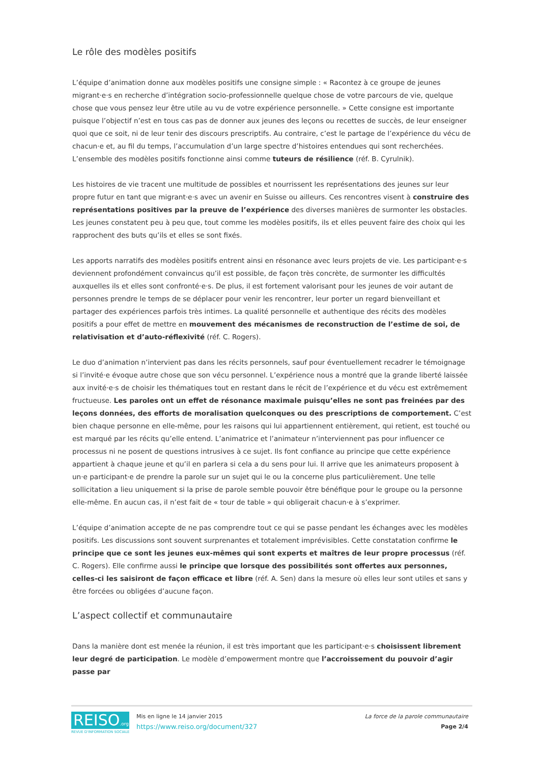Le rôle des modèles positifs
L’équipe d’animation donne aux modèles positifs une consigne simple : « Racontez à ce groupe de jeunes migrant·e·s en recherche d’intégration socio-professionnelle quelque chose de votre parcours de vie, quelque chose que vous pensez leur être utile au vu de votre expérience personnelle. » Cette consigne est importante puisque l’objectif n’est en tous cas pas de donner aux jeunes des leçons ou recettes de succès, de leur enseigner quoi que ce soit, ni de leur tenir des discours prescriptifs. Au contraire, c’est le partage de l’expérience du vécu de chacun·e et, au fil du temps, l’accumulation d’un large spectre d’histoires entendues qui sont recherchées. L’ensemble des modèles positifs fonctionne ainsi comme tuteurs de résilience (réf. B. Cyrulnik).
Les histoires de vie tracent une multitude de possibles et nourrissent les représentations des jeunes sur leur propre futur en tant que migrant·e·s avec un avenir en Suisse ou ailleurs. Ces rencontres visent à construire des représentations positives par la preuve de l’expérience des diverses manières de surmonter les obstacles. Les jeunes constatent peu à peu que, tout comme les modèles positifs, ils et elles peuvent faire des choix qui les rapprochent des buts qu’ils et elles se sont fixés.
Les apports narratifs des modèles positifs entrent ainsi en résonance avec leurs projets de vie. Les participant·e·s deviennent profondément convaincus qu’il est possible, de façon très concrète, de surmonter les difficultés auxquelles ils et elles sont confronté·e·s. De plus, il est fortement valorisant pour les jeunes de voir autant de personnes prendre le temps de se déplacer pour venir les rencontrer, leur porter un regard bienveillant et partager des expériences parfois très intimes. La qualité personnelle et authentique des récits des modèles positifs a pour effet de mettre en mouvement des mécanismes de reconstruction de l’estime de soi, de relativisation et d’auto-réflexivité (réf. C. Rogers).
Le duo d’animation n’intervient pas dans les récits personnels, sauf pour éventuellement recadrer le témoignage si l’invité·e évoque autre chose que son vécu personnel. L’expérience nous a montré que la grande liberté laissée aux invité·e·s de choisir les thématiques tout en restant dans le récit de l’expérience et du vécu est extrêmement fructueuse. Les paroles ont un effet de résonance maximale puisqu’elles ne sont pas freinées par des leçons données, des efforts de moralisation quelconques ou des prescriptions de comportement. C’est bien chaque personne en elle-même, pour les raisons qui lui appartiennent entièrement, qui retient, est touché ou est marqué par les récits qu’elle entend. L’animatrice et l’animateur n’interviennent pas pour influencer ce processus ni ne posent de questions intrusives à ce sujet. Ils font confiance au principe que cette expérience appartient à chaque jeune et qu’il en parlera si cela a du sens pour lui. Il arrive que les animateurs proposent à un·e participant·e de prendre la parole sur un sujet qui le ou la concerne plus particulièrement. Une telle sollicitation a lieu uniquement si la prise de parole semble pouvoir être bénéfique pour le groupe ou la personne elle-même. En aucun cas, il n’est fait de « tour de table » qui obligerait chacun·e à s’exprimer.
L’équipe d’animation accepte de ne pas comprendre tout ce qui se passe pendant les échanges avec les modèles positifs. Les discussions sont souvent surprenantes et totalement imprévisibles. Cette constatation confirme le principe que ce sont les jeunes eux-mêmes qui sont experts et maîtres de leur propre processus (réf. C. Rogers). Elle confirme aussi le principe que lorsque des possibilités sont offertes aux personnes, celles-ci les saisiront de façon efficace et libre (réf. A. Sen) dans la mesure où elles leur sont utiles et sans y être forcées ou obligées d’aucune façon.
L’aspect collectif et communautaire
Dans la manière dont est menée la réunion, il est très important que les participant·e·s choisissent librement leur degré de participation. Le modèle d’empowerment montre que l’accroissement du pouvoir d’agir passe par
REISO.org
REVUE D'INFORMATION SOCIALE
Mis en ligne le 14 janvier 2015
https://www.reiso.org/document/327
La force de la parole communautaire
Page 2/4